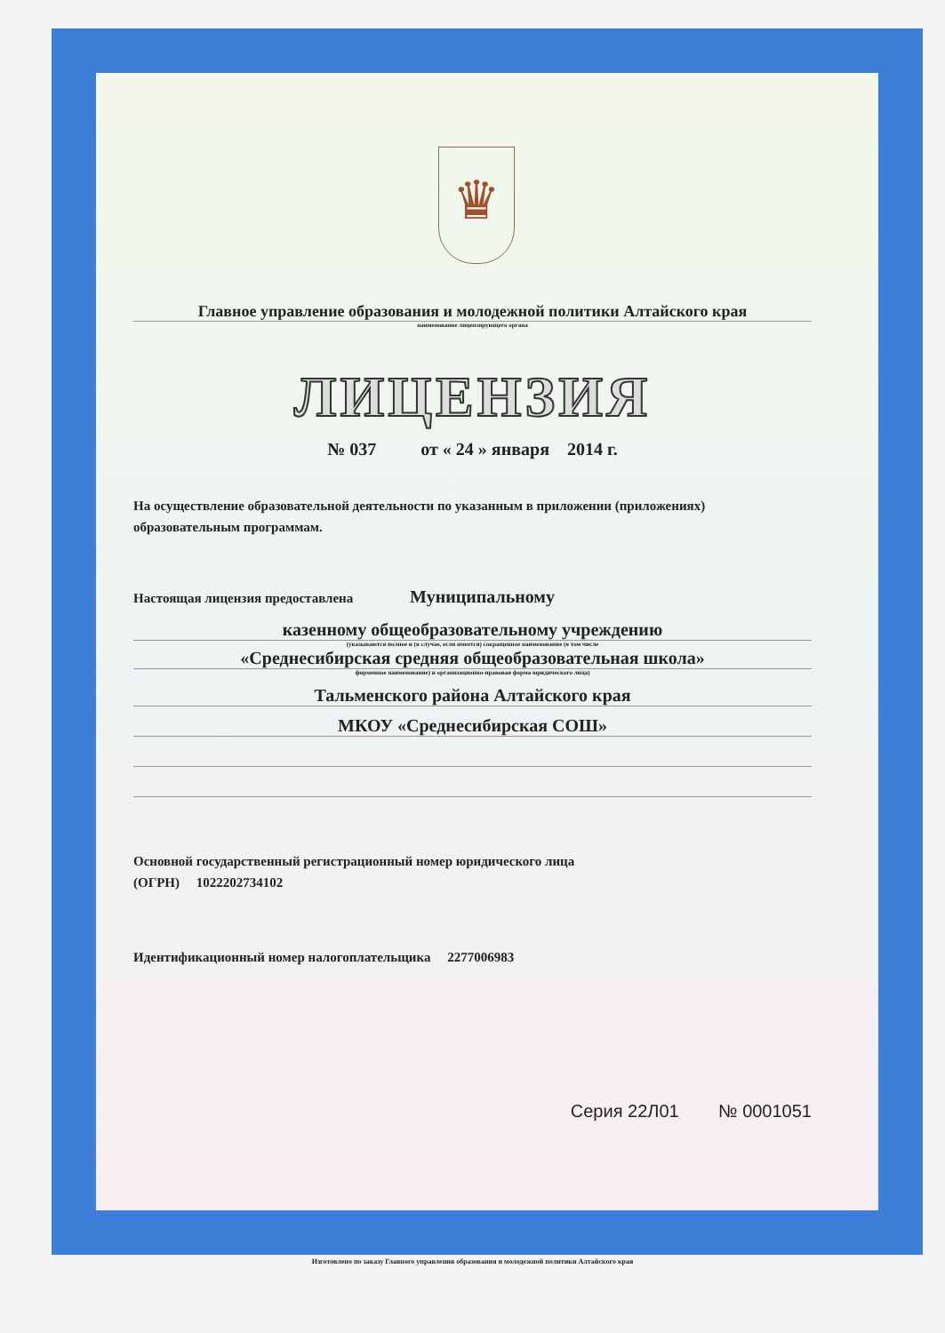♛
Главное управление образования и молодежной политики Алтайского края
наименование лицензирующего органа
ЛИЦЕНЗИЯ
№ 037 от « 24 » января 2014 г.
На осуществление образовательной деятельности по указанным в приложении (приложениях) образовательным программам.
Настоящая лицензия предоставлена Муниципальному
казенному общеобразовательному учреждению
(указываются полное и (в случае, если имеется) сокращенное наименование (в том числе
«Среднесибирская средняя общеобразовательная школа»
фирменное наименование) и организационно-правовая форма юридического лица)
Тальменского района Алтайского края
МКОУ «Среднесибирская СОШ»
Основной государственный регистрационный номер юридического лица
(ОГРН) 1022202734102
Идентификационный номер налогоплательщика 2277006983
Серия 22Л01 № 0001051
Изготовлено по заказу Главного управления образования и молодежной политики Алтайского края